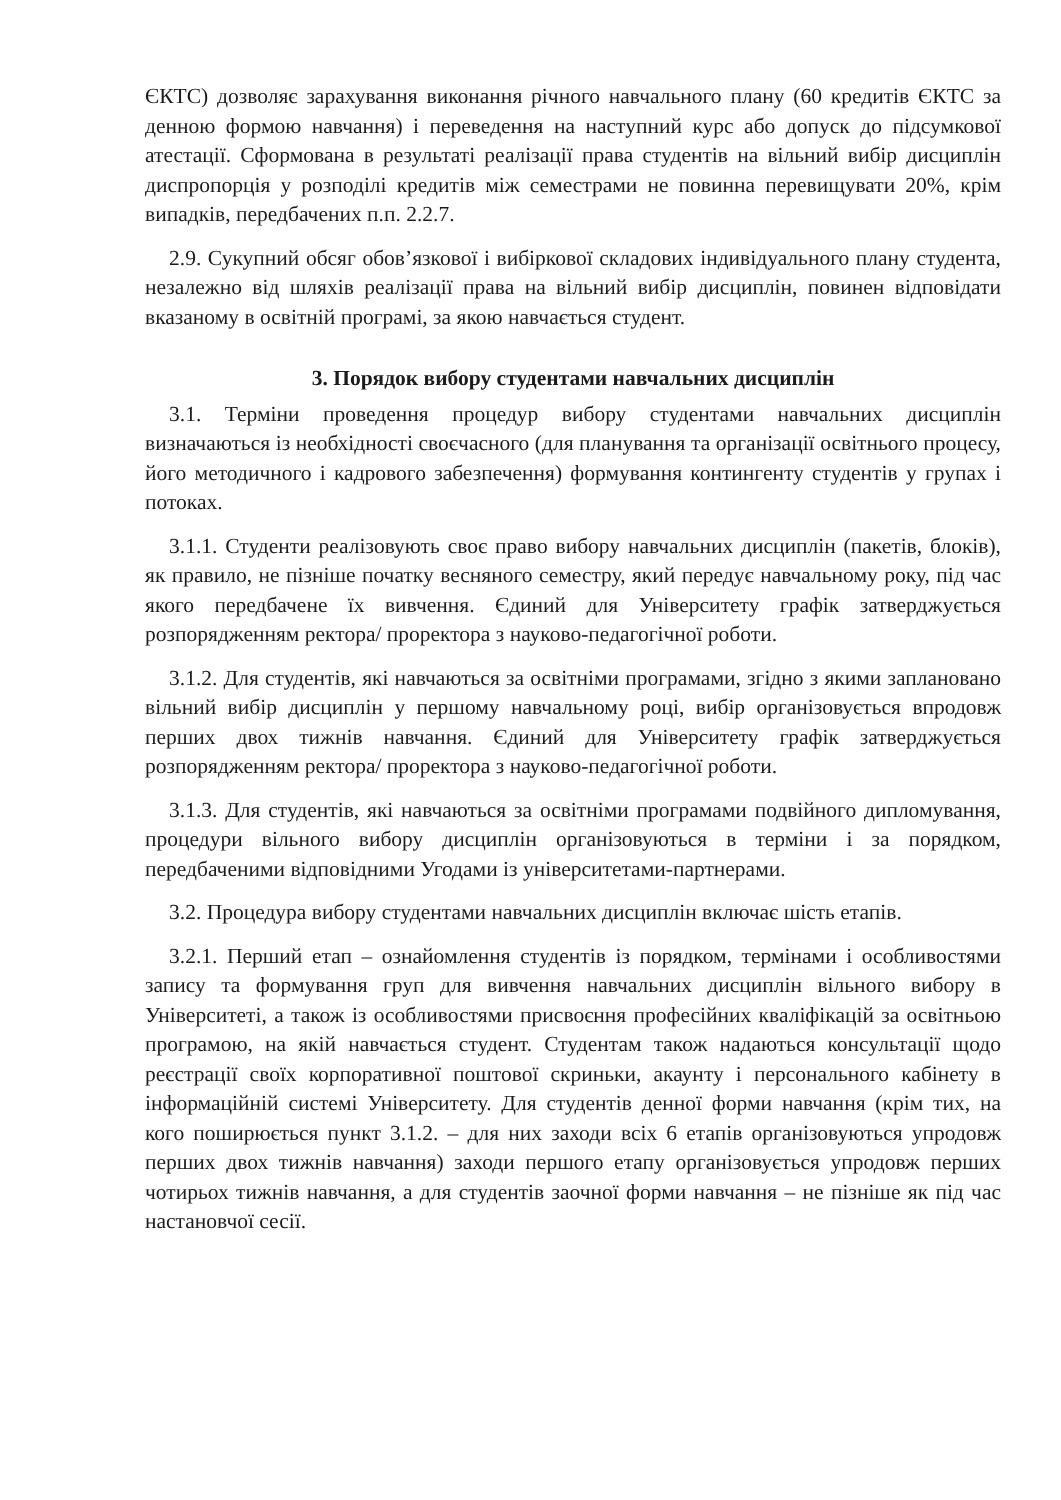ЄКТС) дозволяє зарахування виконання річного навчального плану (60 кредитів ЄКТС за денною формою навчання) і переведення на наступний курс або допуск до підсумкової атестації. Сформована в результаті реалізації права студентів на вільний вибір дисциплін диспропорція у розподілі кредитів між семестрами не повинна перевищувати 20%, крім випадків, передбачених п.п. 2.2.7.
2.9. Сукупний обсяг обов’язкової і вибіркової складових індивідуального плану студента, незалежно від шляхів реалізації права на вільний вибір дисциплін, повинен відповідати вказаному в освітній програмі, за якою навчається студент.
3. Порядок вибору студентами навчальних дисциплін
3.1. Терміни проведення процедур вибору студентами навчальних дисциплін визначаються із необхідності своєчасного (для планування та організації освітнього процесу, його методичного і кадрового забезпечення) формування контингенту студентів у групах і потоках.
3.1.1. Студенти реалізовують своє право вибору навчальних дисциплін (пакетів, блоків), як правило, не пізніше початку весняного семестру, який передує навчальному року, під час якого передбачене їх вивчення. Єдиний для Університету графік затверджується розпорядженням ректора/ проректора з науково-педагогічної роботи.
3.1.2. Для студентів, які навчаються за освітніми програмами, згідно з якими заплановано вільний вибір дисциплін у першому навчальному році, вибір організовується впродовж перших двох тижнів навчання. Єдиний для Університету графік затверджується розпорядженням ректора/ проректора з науково-педагогічної роботи.
3.1.3. Для студентів, які навчаються за освітніми програмами подвійного дипломування, процедури вільного вибору дисциплін організовуються в терміни і за порядком, передбаченими відповідними Угодами із університетами-партнерами.
3.2. Процедура вибору студентами навчальних дисциплін включає шість етапів.
3.2.1. Перший етап – ознайомлення студентів із порядком, термінами і особливостями запису та формування груп для вивчення навчальних дисциплін вільного вибору в Університеті, а також із особливостями присвоєння професійних кваліфікацій за освітньою програмою, на якій навчається студент. Студентам також надаються консультації щодо реєстрації своїх корпоративної поштової скриньки, акаунту і персонального кабінету в інформаційній системі Університету. Для студентів денної форми навчання (крім тих, на кого поширюється пункт 3.1.2. – для них заходи всіх 6 етапів організовуються упродовж перших двох тижнів навчання) заходи першого етапу організовується упродовж перших чотирьох тижнів навчання, а для студентів заочної форми навчання – не пізніше як під час настановчої сесії.